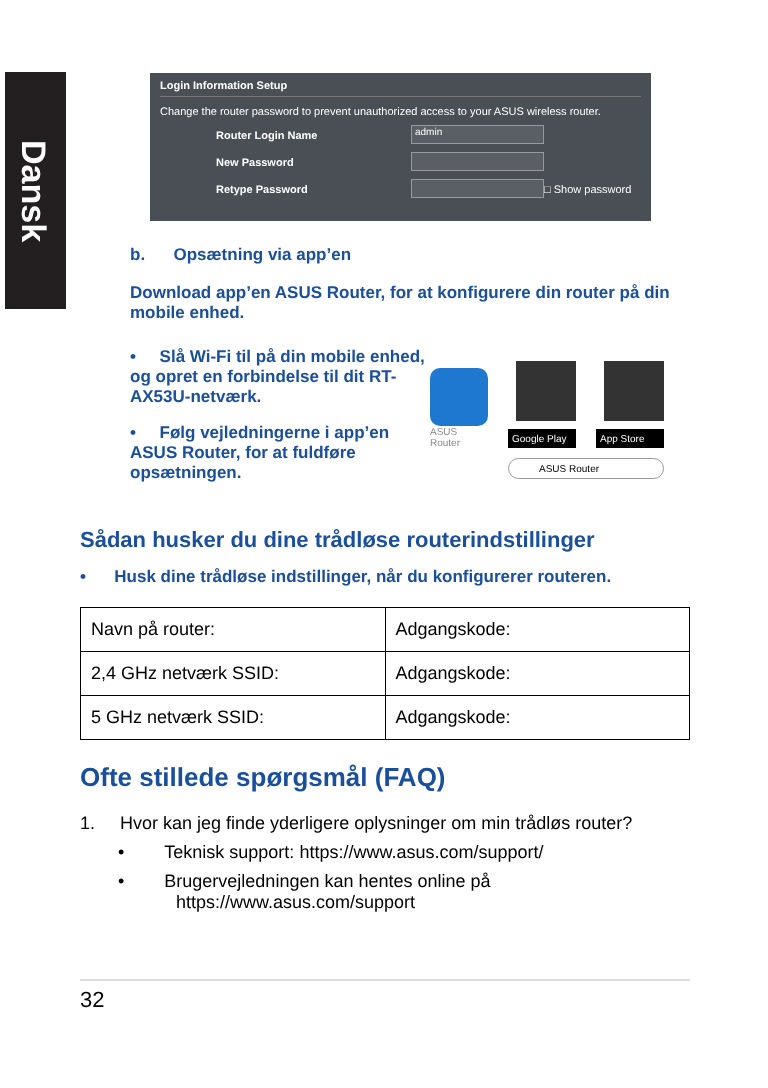Dansk
Login Information Setup
Change the router password to prevent unauthorized access to your ASUS wireless router.
Router Login Name admin
New Password
Retype Password □ Show password
b. Opsætning via app’en
Download app’en ASUS Router, for at konfigurere din router på din mobile enhed.
• Slå Wi-Fi til på din mobile enhed, og opret en forbindelse til dit RT-AX53U-netværk.
• Følg vejledningerne i app’en ASUS Router, for at fuldføre opsætningen.
ASUS
Router
Google Play
App Store
ASUS Router
Sådan husker du dine trådløse routerindstillinger
• Husk dine trådløse indstillinger, når du konfigurerer routeren.
| Navn på router: | Adgangskode: |
| 2,4 GHz netværk SSID: | Adgangskode: |
| 5 GHz netværk SSID: | Adgangskode: |
Ofte stillede spørgsmål (FAQ)
1. Hvor kan jeg finde yderligere oplysninger om min trådløs router?
• Teknisk support: https://www.asus.com/support/
• Brugervejledningen kan hentes online på
https://www.asus.com/support
32